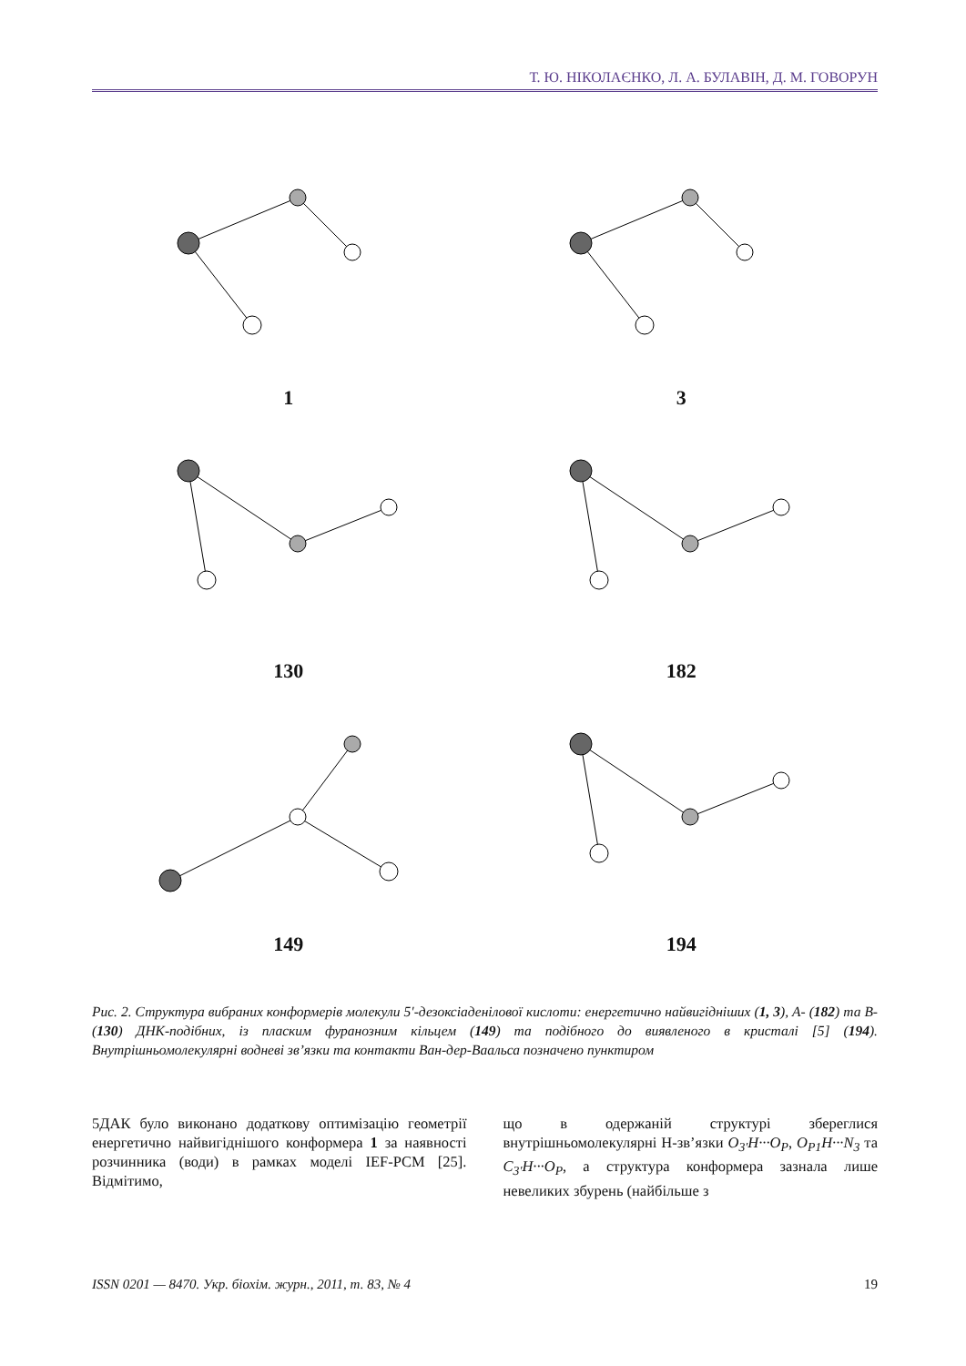Т. Ю. НІКОЛАЄНКО, Л. А. БУЛАВІН, Д. М. ГОВОРУН
1
3
130
182
149
194
Рис. 2. Структура вибраних конформерів молекули 5′-дезоксіаденілової кислоти: енергетично найвигідніших (1, 3), А- (182) та В- (130) ДНК-подібних, із пласким фуранозним кільцем (149) та подібного до виявленого в кристалі [5] (194). Внутрішньомолекулярні водневі зв’язки та контакти Ван-дер-Ваальса позначено пунктиром
5ДАК було виконано додаткову оптимізацію геометрії енергетично найвигіднішого конформера 1 за наявності розчинника (води) в рамках моделі IEF-PCM [25]. Відмітимо,
що в одержаній структурі збереглися внутрішньомолекулярні Н-зв’язки O<sub>3′</sub>H···O<sub>P</sub>, O<sub>P1</sub>H···N<sub>3</sub> та C<sub>3′</sub>H···O<sub>P</sub>, а структура конформера зазнала лише невеликих збурень (найбільше з
ISSN 0201 — 8470. Укр. біохім. журн., 2011, т. 83, № 4 19